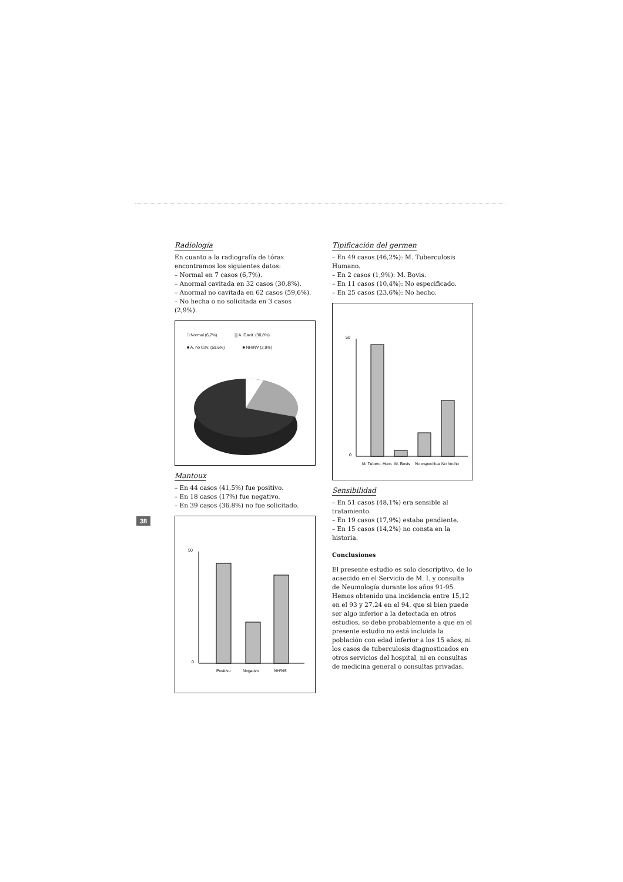38
Radiología
En cuanto a la radiografía de tórax encontramos los siguientes datos:
– Normal en 7 casos (6,7%).
– Anormal cavitada en 32 casos (30,8%).
– Anormal no cavitada en 62 casos (59,6%).
– No hecha o no solicitada en 3 casos (2,9%).
□ Normal (6,7%) ▒ A. Cavit. (30,8%) ■ A. no Cav. (59,6%) ■ NH/NV (2,9%)
Mantoux
– En 44 casos (41,5%) fue positivo.
– En 18 casos (17%) fue negativo.
– En 39 casos (36,8%) no fue solicitado.
0
50
Positivo
Negativo
NH/NS
Tipificación del germen
– En 49 casos (46,2%): M. Tuberculosis Humano.
– En 2 casos (1,9%): M. Bovis.
– En 11 casos (10,4%): No especificado.
– En 25 casos (23,6%): No hecho.
0
50
M. Tuberc. Hum.
M. Bovis
No especifica
No hecho
Sensibilidad
– En 51 casos (48,1%) era sensible al tratamiento.
– En 19 casos (17,9%) estaba pendiente.
– En 15 casos (14,2%) no consta en la historia.
Conclusiones
El presente estudio es solo descriptivo, de lo acaecido en el Servicio de M. I. y consulta de Neumología durante los años 91-95. Hemos obtenido una incidencia entre 15,12 en el 93 y 27,24 en el 94, que si bien puede ser algo inferior a la detectada en otros estudios, se debe probablemente a que en el presente estudio no está incluida la población con edad inferior a los 15 años, ni los casos de tuberculosis diagnosticados en otros servicios del hospital, ni en consultas de medicina general o consultas privadas.